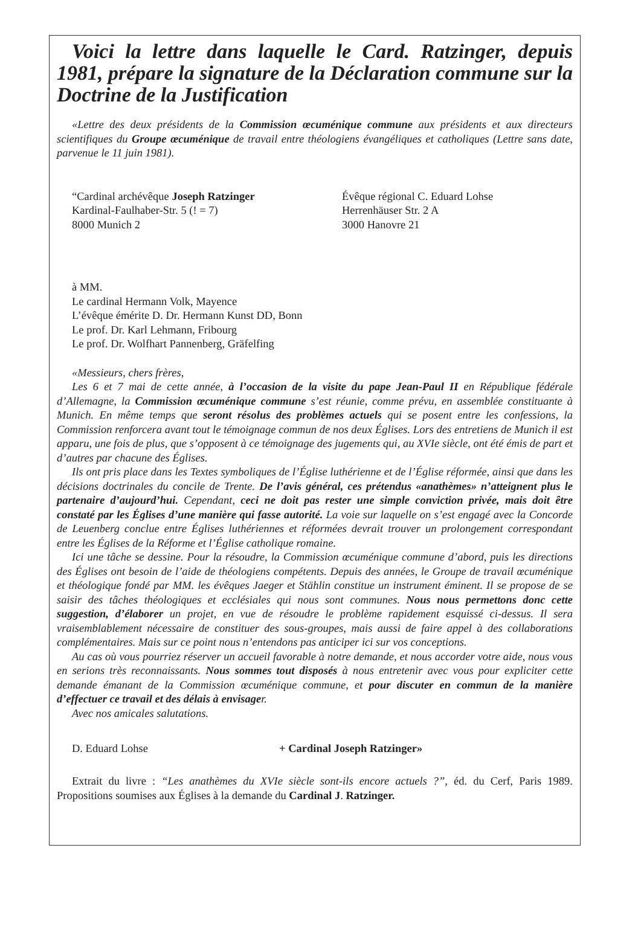Voici la lettre dans laquelle le Card. Ratzinger, depuis 1981, prépare la signature de la Déclaration commune sur la Doctrine de la Justification
«Lettre des deux présidents de la Commission œcuménique commune aux présidents et aux directeurs scientifiques du Groupe œcuménique de travail entre théologiens évangéliques et catholiques (Lettre sans date, parvenue le 11 juin 1981).
“Cardinal archévêque Joseph Ratzinger
Kardinal-Faulhaber-Str. 5 (! = 7)
8000 Munich 2
Évêque régional C. Eduard Lohse
Herrenhäuser Str. 2 A
3000 Hanovre 21
à MM.
Le cardinal Hermann Volk, Mayence
L’évêque émérite D. Dr. Hermann Kunst DD, Bonn
Le prof. Dr. Karl Lehmann, Fribourg
Le prof. Dr. Wolfhart Pannenberg, Gräfelfing
«Messieurs, chers frères,
Les 6 et 7 mai de cette année, à l’occasion de la visite du pape Jean-Paul II en République fédérale d’Allemagne, la Commission œcuménique commune s’est réunie, comme prévu, en assemblée constituante à Munich. En même temps que seront résolus des problèmes actuels qui se posent entre les confessions, la Commission renforcera avant tout le témoignage commun de nos deux Églises. Lors des entretiens de Munich il est apparu, une fois de plus, que s’opposent à ce témoignage des jugements qui, au XVIe siècle, ont été émis de part et d’autres par chacune des Églises.
Ils ont pris place dans les Textes symboliques de l’Église luthérienne et de l’Église réformée, ainsi que dans les décisions doctrinales du concile de Trente. De l’avis général, ces prétendus «anathèmes» n’atteignent plus le partenaire d’aujourd’hui. Cependant, ceci ne doit pas rester une simple conviction privée, mais doit être constaté par les Églises d’une manière qui fasse autorité. La voie sur laquelle on s’est engagé avec la Concorde de Leuenberg conclue entre Églises luthériennes et réformées devrait trouver un prolongement correspondant entre les Églises de la Réforme et l’Église catholique romaine.
Ici une tâche se dessine. Pour la résoudre, la Commission œcuménique commune d’abord, puis les directions des Églises ont besoin de l’aide de théologiens compétents. Depuis des années, le Groupe de travail œcuménique et théologique fondé par MM. les évêques Jaeger et Stählin constitue un instrument éminent. Il se propose de se saisir des tâches théologiques et ecclésiales qui nous sont communes. Nous nous permettons donc cette suggestion, d’élaborer un projet, en vue de résoudre le problème rapidement esquissé ci-dessus. Il sera vraisemblablement nécessaire de constituer des sous-groupes, mais aussi de faire appel à des collaborations complémentaires. Mais sur ce point nous n’entendons pas anticiper ici sur vos conceptions.
Au cas où vous pourriez réserver un accueil favorable à notre demande, et nous accorder votre aide, nous vous en serions très reconnaissants. Nous sommes tout disposés à nous entretenir avec vous pour expliciter cette demande émanant de la Commission œcuménique commune, et pour discuter en commun de la manière d’effectuer ce travail et des délais à envisager.
Avec nos amicales salutations.
D. Eduard Lohse + Cardinal Joseph Ratzinger»
Extrait du livre : “Les anathèmes du XVIe siècle sont-ils encore actuels ?”, éd. du Cerf, Paris 1989. Propositions soumises aux Églises à la demande du Cardinal J. Ratzinger.